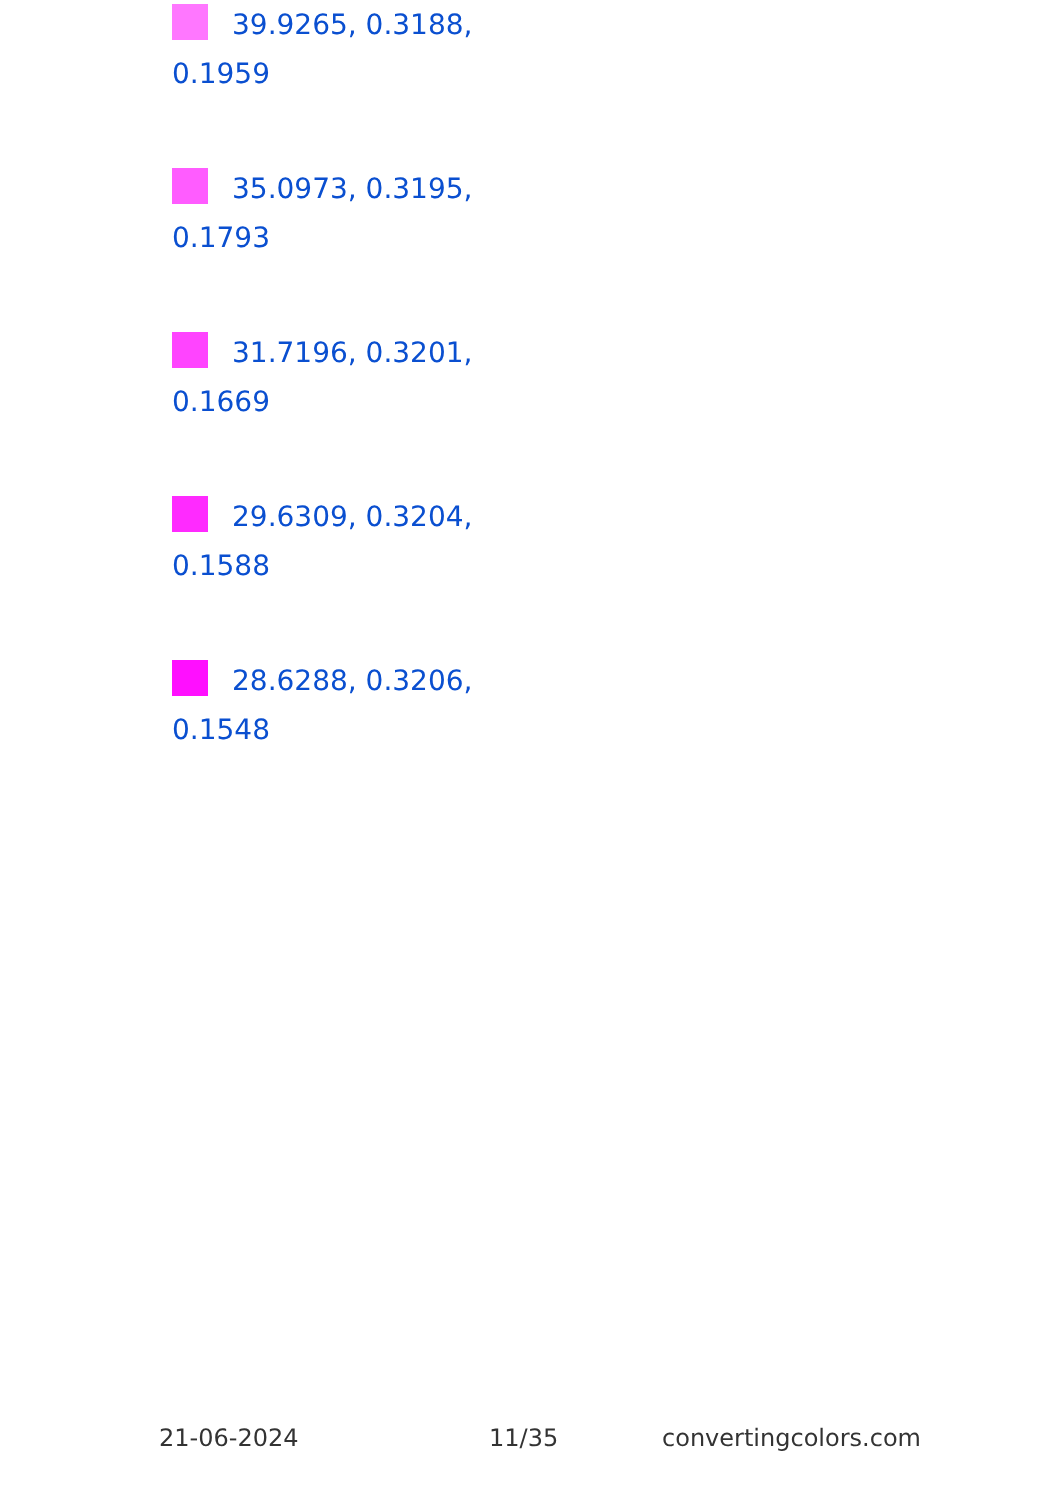39.9265, 0.3188, 0.1959
35.0973, 0.3195, 0.1793
31.7196, 0.3201, 0.1669
29.6309, 0.3204, 0.1588
28.6288, 0.3206, 0.1548
21-06-2024 11/35 convertingcolors.com